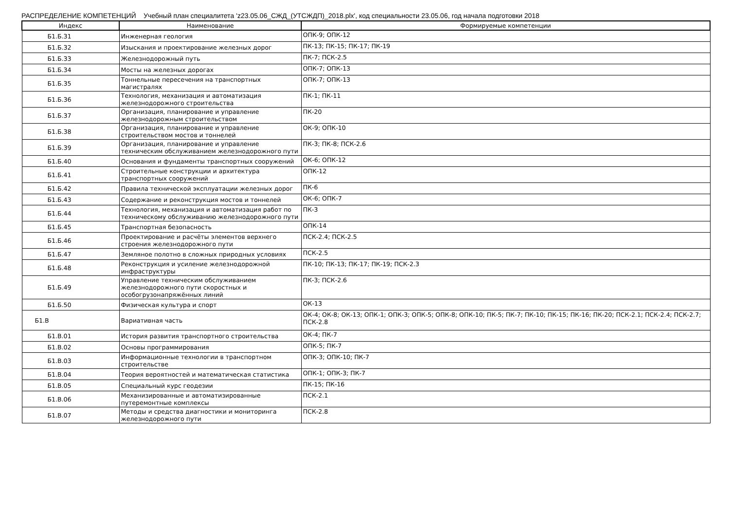РАСПРЕДЕЛЕНИЕ КОМПЕТЕНЦИЙ Учебный план специалитета 'z23.05.06_СЖД_(УТСЖДП)_2018.plx', код специальности 23.05.06, год начала подготовки 2018
| Индекс | Наименование | Формируемые компетенции |
| --- | --- | --- |
| Б1.Б.31 | Инженерная геология | ОПК-9; ОПК-12 |
| Б1.Б.32 | Изыскания и проектирование железных дорог | ПК-13; ПК-15; ПК-17; ПК-19 |
| Б1.Б.33 | Железнодорожный путь | ПК-7; ПСК-2.5 |
| Б1.Б.34 | Мосты на железных дорогах | ОПК-7; ОПК-13 |
| Б1.Б.35 | Тоннельные пересечения на транспортных магистралях | ОПК-7; ОПК-13 |
| Б1.Б.36 | Технология, механизация и автоматизация железнодорожного строительства | ПК-1; ПК-11 |
| Б1.Б.37 | Организация, планирование и управление железнодорожным строительством | ПК-20 |
| Б1.Б.38 | Организация, планирование и управление строительством мостов и тоннелей | ОК-9; ОПК-10 |
| Б1.Б.39 | Организация, планирование и управление техническим обслуживанием железнодорожного пути | ПК-3; ПК-8; ПСК-2.6 |
| Б1.Б.40 | Основания и фундаменты транспортных сооружений | ОК-6; ОПК-12 |
| Б1.Б.41 | Строительные конструкции и архитектура транспортных сооружений | ОПК-12 |
| Б1.Б.42 | Правила технической эксплуатации железных дорог | ПК-6 |
| Б1.Б.43 | Содержание и реконструкция мостов и тоннелей | ОК-6; ОПК-7 |
| Б1.Б.44 | Технология, механизация и автоматизация работ по техническому обслуживанию железнодорожного пути | ПК-3 |
| Б1.Б.45 | Транспортная безопасность | ОПК-14 |
| Б1.Б.46 | Проектирование и расчёты элементов верхнего строения железнодорожного пути | ПСК-2.4; ПСК-2.5 |
| Б1.Б.47 | Земляное полотно в сложных природных условиях | ПСК-2.5 |
| Б1.Б.48 | Реконструкция и усиление железнодорожной инфраструктуры | ПК-10; ПК-13; ПК-17; ПК-19; ПСК-2.3 |
| Б1.Б.49 | Управление техническим обслуживанием железнодорожного пути скоростных и особогрузонапряжённых линий | ПК-3; ПСК-2.6 |
| Б1.Б.50 | Физическая культура и спорт | ОК-13 |
| Б1.В | Вариативная часть | ОК-4; ОК-8; ОК-13; ОПК-1; ОПК-3; ОПК-5; ОПК-8; ОПК-10; ПК-5; ПК-7; ПК-10; ПК-15; ПК-16; ПК-20; ПСК-2.1; ПСК-2.4; ПСК-2.7; ПСК-2.8 |
| Б1.В.01 | История развития транспортного строительства | ОК-4; ПК-7 |
| Б1.В.02 | Основы программирования | ОПК-5; ПК-7 |
| Б1.В.03 | Информационные технологии в транспортном строительстве | ОПК-3; ОПК-10; ПК-7 |
| Б1.В.04 | Теория вероятностей и математическая статистика | ОПК-1; ОПК-3; ПК-7 |
| Б1.В.05 | Специальный курс геодезии | ПК-15; ПК-16 |
| Б1.В.06 | Механизированные и автоматизированные путеремонтные комплексы | ПСК-2.1 |
| Б1.В.07 | Методы и средства диагностики и мониторинга железнодорожного пути | ПСК-2.8 |